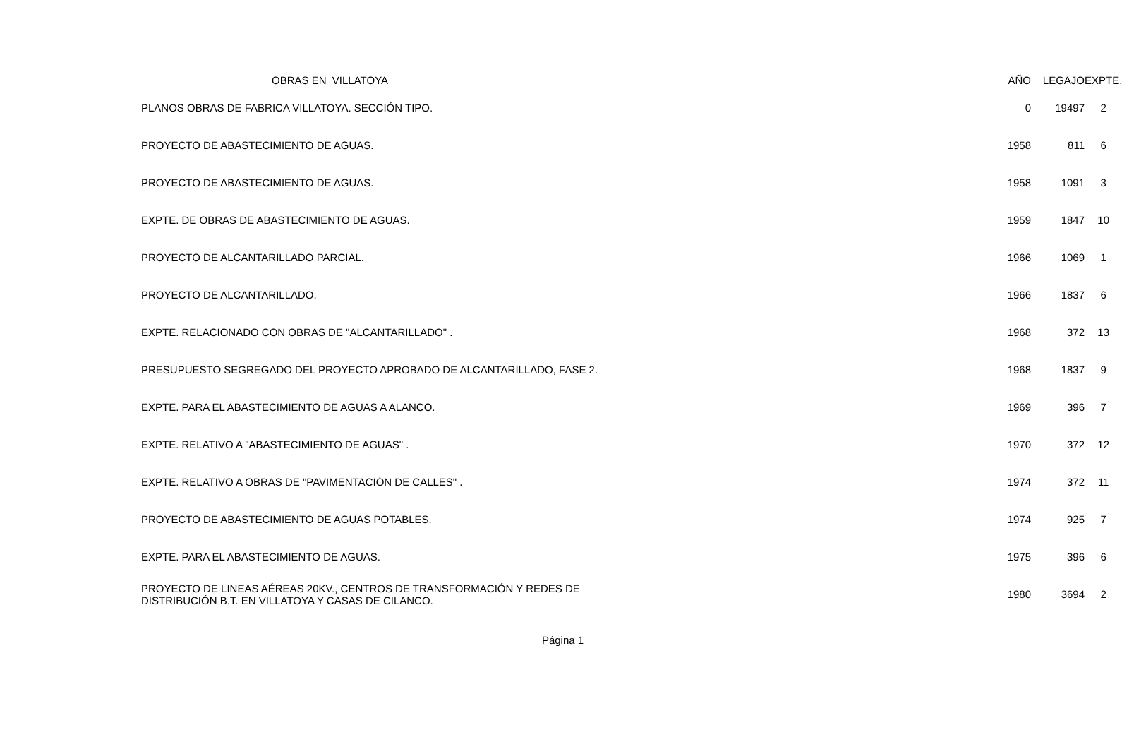| OBRAS EN VILLATOYA | AÑO | LEGAJO | EXPTE. |
| --- | --- | --- | --- |
| PLANOS OBRAS DE FABRICA VILLATOYA. SECCIÓN TIPO. | 0 | 19497 | 2 |
| PROYECTO DE ABASTECIMIENTO DE AGUAS. | 1958 | 811 | 6 |
| PROYECTO DE ABASTECIMIENTO DE AGUAS. | 1958 | 1091 | 3 |
| EXPTE. DE OBRAS DE ABASTECIMIENTO DE AGUAS. | 1959 | 1847 | 10 |
| PROYECTO DE ALCANTARILLADO PARCIAL. | 1966 | 1069 | 1 |
| PROYECTO DE ALCANTARILLADO. | 1966 | 1837 | 6 |
| EXPTE. RELACIONADO CON OBRAS DE "ALCANTARILLADO" . | 1968 | 372 | 13 |
| PRESUPUESTO SEGREGADO DEL PROYECTO APROBADO DE ALCANTARILLADO, FASE 2. | 1968 | 1837 | 9 |
| EXPTE. PARA EL ABASTECIMIENTO DE AGUAS A ALANCO. | 1969 | 396 | 7 |
| EXPTE. RELATIVO A "ABASTECIMIENTO DE AGUAS" . | 1970 | 372 | 12 |
| EXPTE. RELATIVO A OBRAS DE "PAVIMENTACIÓN DE CALLES" . | 1974 | 372 | 11 |
| PROYECTO DE ABASTECIMIENTO DE AGUAS POTABLES. | 1974 | 925 | 7 |
| EXPTE. PARA EL ABASTECIMIENTO DE AGUAS. | 1975 | 396 | 6 |
| PROYECTO DE LINEAS AÉREAS 20KV., CENTROS DE TRANSFORMACIÓN Y REDES DE DISTRIBUCIÓN B.T. EN VILLATOYA Y CASAS DE CILANCO. | 1980 | 3694 | 2 |
Página 1